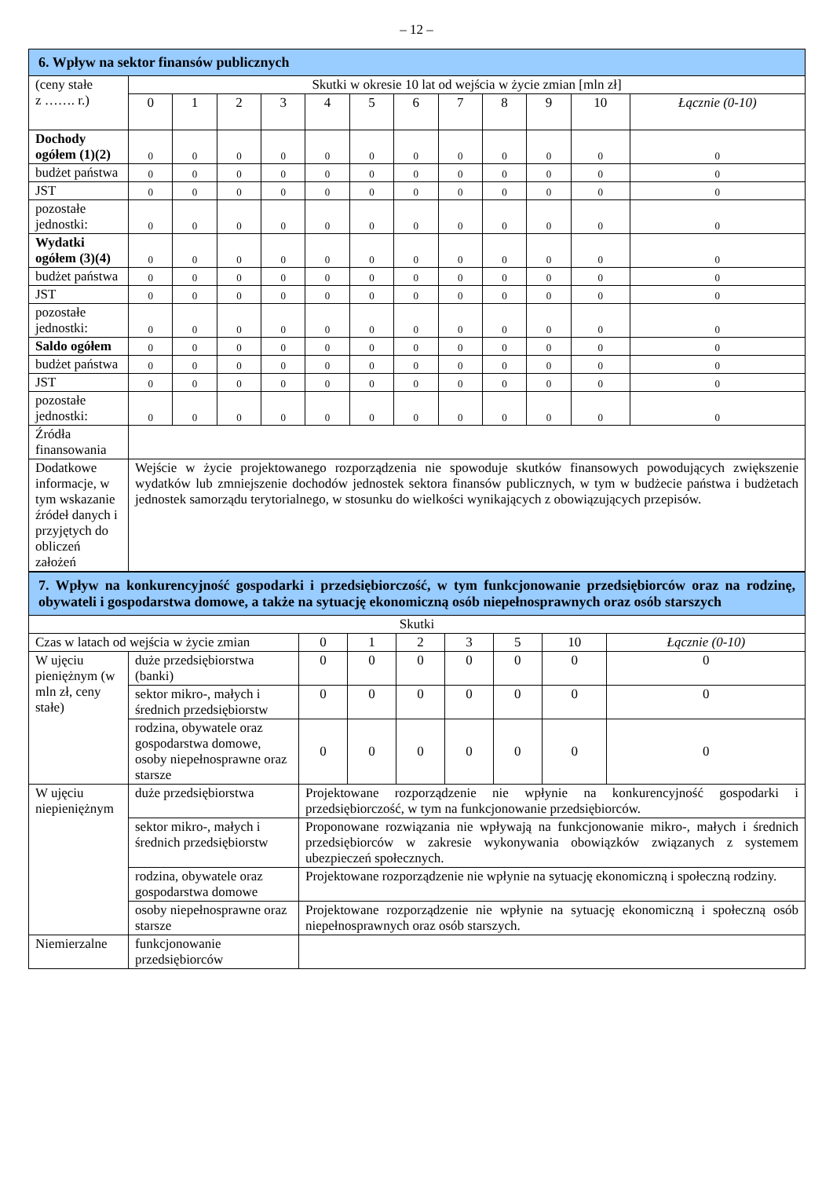– 12 –
| 6. Wpływ na sektor finansów publicznych | | | | | | | | | | | | |
| (ceny stałe z ……. r.) | Skutki w okresie 10 lat od wejścia w życie zmian [mln zł] | | | | | | | | | | | |
| | 0 | 1 | 2 | 3 | 4 | 5 | 6 | 7 | 8 | 9 | 10 | Łącznie (0-10) |
| Dochody ogółem (1)(2) | 0 | 0 | 0 | 0 | 0 | 0 | 0 | 0 | 0 | 0 | 0 | 0 |
| budżet państwa | 0 | 0 | 0 | 0 | 0 | 0 | 0 | 0 | 0 | 0 | 0 | 0 |
| JST | 0 | 0 | 0 | 0 | 0 | 0 | 0 | 0 | 0 | 0 | 0 | 0 |
| pozostałe jednostki: | 0 | 0 | 0 | 0 | 0 | 0 | 0 | 0 | 0 | 0 | 0 | 0 |
| Wydatki ogółem (3)(4) | 0 | 0 | 0 | 0 | 0 | 0 | 0 | 0 | 0 | 0 | 0 | 0 |
| budżet państwa | 0 | 0 | 0 | 0 | 0 | 0 | 0 | 0 | 0 | 0 | 0 | 0 |
| JST | 0 | 0 | 0 | 0 | 0 | 0 | 0 | 0 | 0 | 0 | 0 | 0 |
| pozostałe jednostki: | 0 | 0 | 0 | 0 | 0 | 0 | 0 | 0 | 0 | 0 | 0 | 0 |
| Saldo ogółem | 0 | 0 | 0 | 0 | 0 | 0 | 0 | 0 | 0 | 0 | 0 | 0 |
| budżet państwa | 0 | 0 | 0 | 0 | 0 | 0 | 0 | 0 | 0 | 0 | 0 | 0 |
| JST | 0 | 0 | 0 | 0 | 0 | 0 | 0 | 0 | 0 | 0 | 0 | 0 |
| pozostałe jednostki: | 0 | 0 | 0 | 0 | 0 | 0 | 0 | 0 | 0 | 0 | 0 | 0 |
| Źródła finansowania | | | | | | | | | | | | |
| Dodatkowe informacje, w tym wskazanie źródeł danych i przyjętych do obliczeń założeń | Wejście w życie projektowanego rozporządzenia nie spowoduje skutków finansowych powodujących zwiększenie wydatków lub zmniejszenie dochodów jednostek sektora finansów publicznych, w tym w budżecie państwa i budżetach jednostek samorządu terytorialnego, w stosunku do wielkości wynikających z obowiązujących przepisów. | | | | | | | | | | | |
| 7. Wpływ na konkurencyjność gospodarki i przedsiębiorczość, w tym funkcjonowanie przedsiębiorców oraz na rodzinę, obywateli i gospodarstwa domowe, a także na sytuację ekonomiczną osób niepełnosprawnych oraz osób starszych | | | | | | | | |
| Skutki | | | | | | | | |
| Czas w latach od wejścia w życie zmian | | 0 | 1 | 2 | 3 | 5 | 10 | Łącznie (0-10) |
| W ujęciu pieniężnym (w mln zł, ceny stałe) | duże przedsiębiorstwa (banki) | 0 | 0 | 0 | 0 | 0 | 0 | 0 |
| | sektor mikro-, małych i średnich przedsiębiorstw | 0 | 0 | 0 | 0 | 0 | 0 | 0 |
| | rodzina, obywatele oraz gospodarstwa domowe, osoby niepełnosprawne oraz starsze | 0 | 0 | 0 | 0 | 0 | 0 | 0 |
| W ujęciu niepieniężnym | duże przedsiębiorstwa | Projektowane rozporządzenie nie wpłynie na konkurencyjność gospodarki i przedsiębiorczość, w tym na funkcjonowanie przedsiębiorców. | | | | | | |
| | sektor mikro-, małych i średnich przedsiębiorstw | Proponowane rozwiązania nie wpływają na funkcjonowanie mikro-, małych i średnich przedsiębiorców w zakresie wykonywania obowiązków związanych z systemem ubezpieczeń społecznych. | | | | | | |
| | rodzina, obywatele oraz gospodarstwa domowe | Projektowane rozporządzenie nie wpłynie na sytuację ekonomiczną i społeczną rodziny. | | | | | | |
| | osoby niepełnosprawne oraz starsze | Projektowane rozporządzenie nie wpłynie na sytuację ekonomiczną i społeczną osób niepełnosprawnych oraz osób starszych. | | | | | | |
| Niemierzalne | funkcjonowanie przedsiębiorców | | | | | | | |